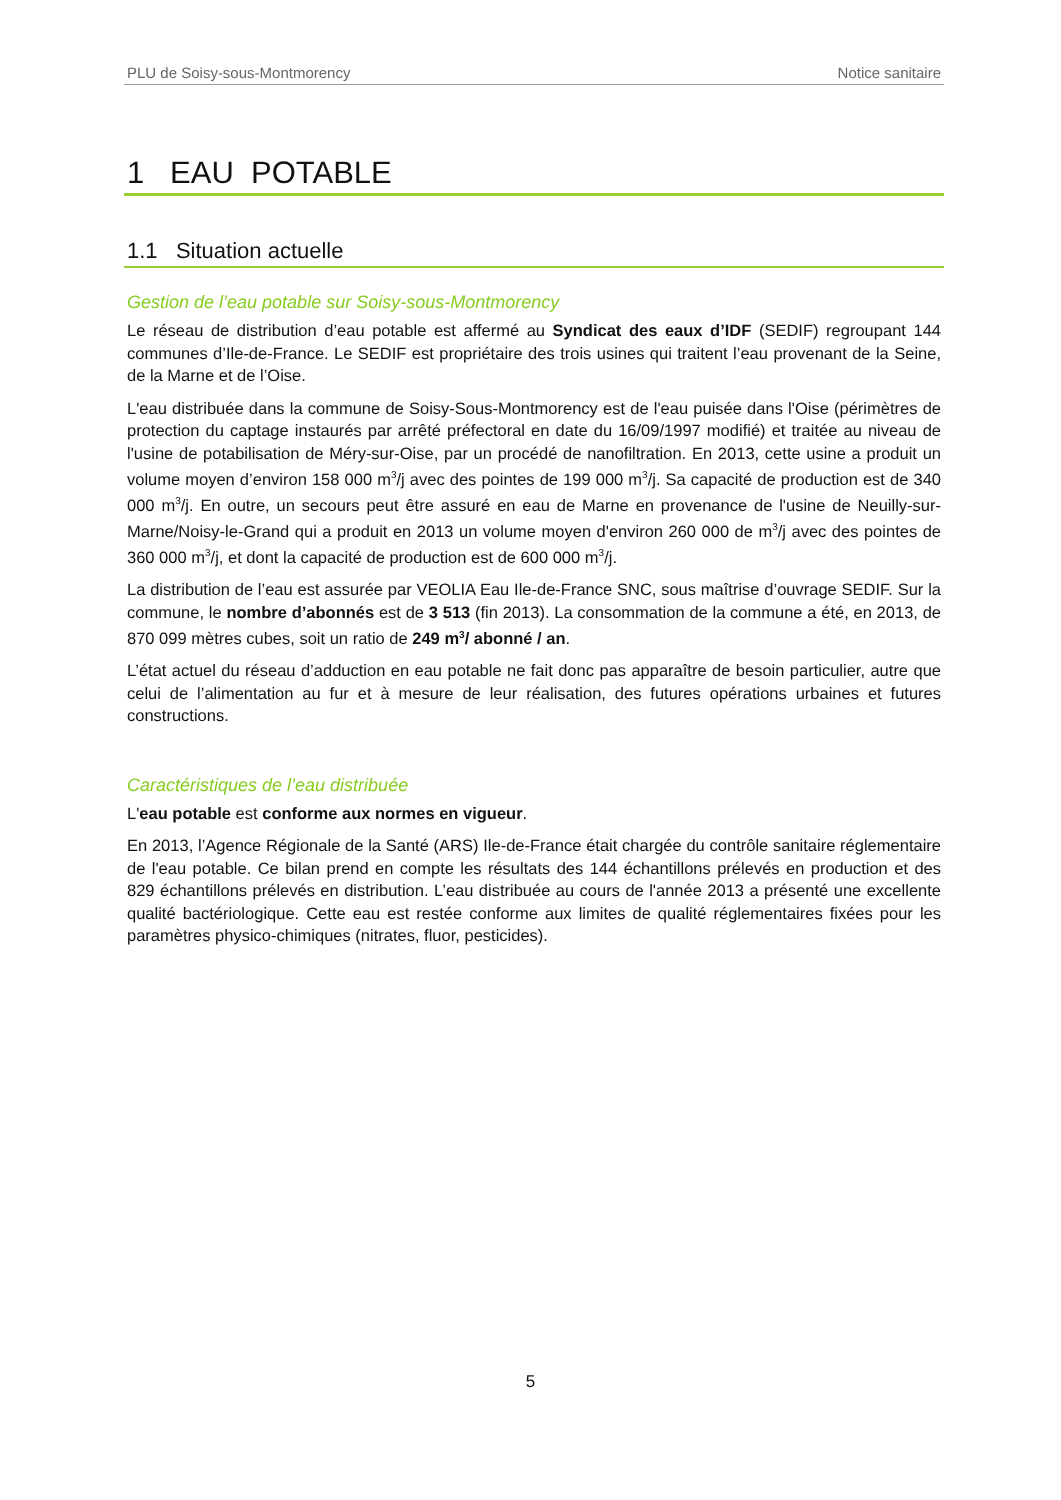PLU de Soisy-sous-Montmorency Notice sanitaire
1 EAU POTABLE
1.1 Situation actuelle
Gestion de l’eau potable sur Soisy-sous-Montmorency
Le réseau de distribution d’eau potable est affermé au Syndicat des eaux d’IDF (SEDIF) regroupant 144 communes d’Ile-de-France. Le SEDIF est propriétaire des trois usines qui traitent l’eau provenant de la Seine, de la Marne et de l’Oise.
L'eau distribuée dans la commune de Soisy-Sous-Montmorency est de l'eau puisée dans l'Oise (périmètres de protection du captage instaurés par arrêté préfectoral en date du 16/09/1997 modifié) et traitée au niveau de l'usine de potabilisation de Méry-sur-Oise, par un procédé de nanofiltration. En 2013, cette usine a produit un volume moyen d’environ 158 000 m<sup>3</sup>/j avec des pointes de 199 000 m<sup>3</sup>/j. Sa capacité de production est de 340 000 m<sup>3</sup>/j. En outre, un secours peut être assuré en eau de Marne en provenance de l'usine de Neuilly-sur-Marne/Noisy-le-Grand qui a produit en 2013 un volume moyen d'environ 260 000 de m<sup>3</sup>/j avec des pointes de 360 000 m<sup>3</sup>/j, et dont la capacité de production est de 600 000 m<sup>3</sup>/j.
La distribution de l’eau est assurée par VEOLIA Eau Ile-de-France SNC, sous maîtrise d’ouvrage SEDIF. Sur la commune, le nombre d’abonnés est de 3 513 (fin 2013). La consommation de la commune a été, en 2013, de 870 099 mètres cubes, soit un ratio de 249 m<sup>3</sup>/ abonné / an.
L’état actuel du réseau d’adduction en eau potable ne fait donc pas apparaître de besoin particulier, autre que celui de l’alimentation au fur et à mesure de leur réalisation, des futures opérations urbaines et futures constructions.
Caractéristiques de l’eau distribuée
L'eau potable est conforme aux normes en vigueur.
En 2013, l’Agence Régionale de la Santé (ARS) Ile-de-France était chargée du contrôle sanitaire réglementaire de l'eau potable. Ce bilan prend en compte les résultats des 144 échantillons prélevés en production et des 829 échantillons prélevés en distribution. L’eau distribuée au cours de l'année 2013 a présenté une excellente qualité bactériologique. Cette eau est restée conforme aux limites de qualité réglementaires fixées pour les paramètres physico-chimiques (nitrates, fluor, pesticides).
5